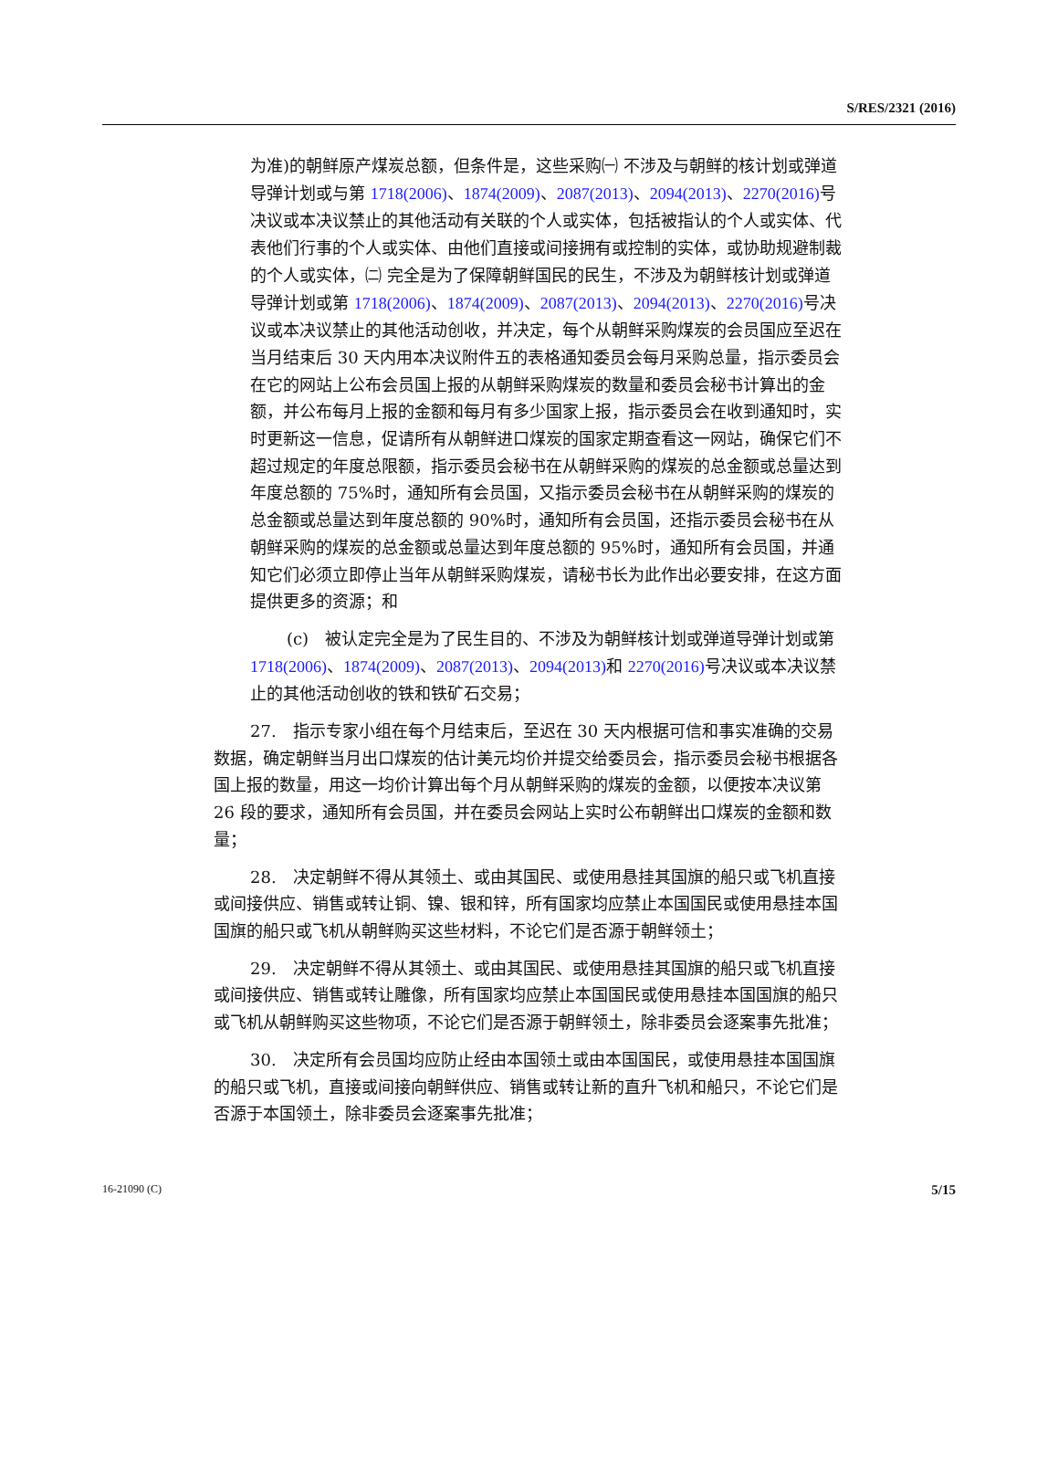S/RES/2321 (2016)
为准)的朝鲜原产煤炭总额，但条件是，这些采购㈠ 不涉及与朝鲜的核计划或弹道导弹计划或与第 1718(2006)、1874(2009)、2087(2013)、2094(2013)、2270(2016) 号决议或本决议禁止的其他活动有关联的个人或实体，包括被指认的个人或实体、代表他们行事的个人或实体、由他们直接或间接拥有或控制的实体，或协助规避制裁的个人或实体，㈡ 完全是为了保障朝鲜国民的民生，不涉及为朝鲜核计划或弹道导弹计划或第 1718(2006)、1874(2009)、2087(2013)、2094(2013)、2270(2016) 号决议或本决议禁止的其他活动创收，并决定，每个从朝鲜采购煤炭的会员国应至迟在当月结束后 30 天内用本决议附件五的表格通知委员会每月采购总量，指示委员会在它的网站上公布会员国上报的从朝鲜采购煤炭的数量和委员会秘书计算出的金额，并公布每月上报的金额和每月有多少国家上报，指示委员会在收到通知时，实时更新这一信息，促请所有从朝鲜进口煤炭的国家定期查看这一网站，确保它们不超过规定的年度总限额，指示委员会秘书在从朝鲜采购的煤炭的总金额或总量达到年度总额的 75%时，通知所有会员国，又指示委员会秘书在从朝鲜采购的煤炭的总金额或总量达到年度总额的 90%时，通知所有会员国，还指示委员会秘书在从朝鲜采购的煤炭的总金额或总量达到年度总额的 95%时，通知所有会员国，并通知它们必须立即停止当年从朝鲜采购煤炭，请秘书长为此作出必要安排，在这方面提供更多的资源；和
(c)　被认定完全是为了民生目的、不涉及为朝鲜核计划或弹道导弹计划或第 1718(2006)、1874(2009)、2087(2013)、2094(2013) 和 2270(2016) 号决议或本决议禁止的其他活动创收的铁和铁矿石交易；
27.　指示专家小组在每个月结束后，至迟在 30 天内根据可信和事实准确的交易数据，确定朝鲜当月出口煤炭的估计美元均价并提交给委员会，指示委员会秘书根据各国上报的数量，用这一均价计算出每个月从朝鲜采购的煤炭的金额，以便按本决议第 26 段的要求，通知所有会员国，并在委员会网站上实时公布朝鲜出口煤炭的金额和数量；
28.　决定朝鲜不得从其领土、或由其国民、或使用悬挂其国旗的船只或飞机直接或间接供应、销售或转让铜、镍、银和锌，所有国家均应禁止本国国民或使用悬挂本国国旗的船只或飞机从朝鲜购买这些材料，不论它们是否源于朝鲜领土；
29.　决定朝鲜不得从其领土、或由其国民、或使用悬挂其国旗的船只或飞机直接或间接供应、销售或转让雕像，所有国家均应禁止本国国民或使用悬挂本国国旗的船只或飞机从朝鲜购买这些物项，不论它们是否源于朝鲜领土，除非委员会逐案事先批准；
30.　决定所有会员国均应防止经由本国领土或由本国国民，或使用悬挂本国国旗的船只或飞机，直接或间接向朝鲜供应、销售或转让新的直升飞机和船只，不论它们是否源于本国领土，除非委员会逐案事先批准；
16-21090 (C) 5/15